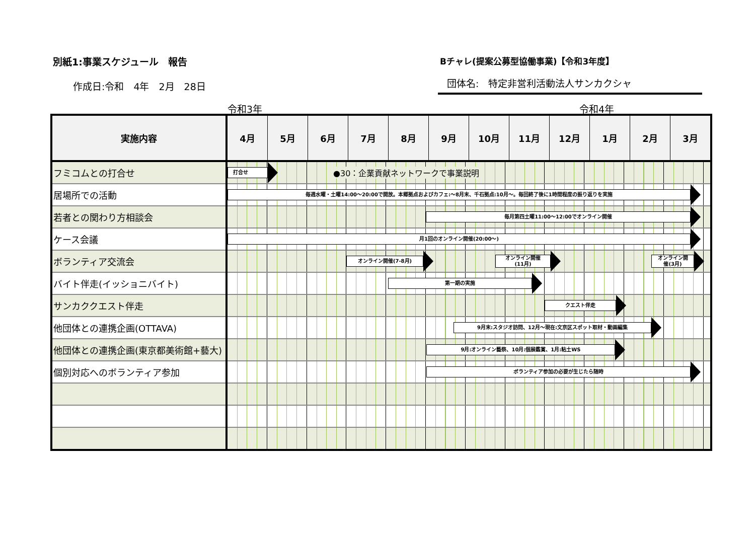別紙1:事業スケジュール　報告
作成日:令和　4年　2月　28日
Bチャレ(提案公募型協働事業)【令和3年度】
団体名:　特定非営利活動法人サンカクシャ
令和3年 令和4年
| 実施内容 | 4月 | 5月 | 6月 | 7月 | 8月 | 9月 | 10月 | 11月 | 12月 | 1月 | 2月 | 3月 |
| --- | --- | --- | --- | --- | --- | --- | --- | --- | --- | --- | --- | --- |
| フミコムとの打合せ | 打合せ ●30：企業貢献ネットワークで事業説明 | | | | | | | | | | | |
| 居場所での活動 | 毎週水曜・土曜14:00～20:00で開放。本郷拠点およびカフェ:～8月末、千石拠点:10月～。毎回終了後に1時間程度の振り返りを実施 | | | | | | | | | | | |
| 若者との関わり方相談会 | 毎月第四土曜11:00～12:00でオンライン開催 | | | | | | | | | | | |
| ケース会議 | 月1回のオンライン開催(20:00～) | | | | | | | | | | | |
| ボランティア交流会 | オンライン開催(7-8月) オンライン開催 (11月) オンライン開 催(3月) | | | | | | | | | | | |
| バイト伴走(イッショニバイト) | 第一期の実施 | | | | | | | | | | | |
| サンカククエスト伴走 | クエスト伴走 | | | | | | | | | | | |
| 他団体との連携企画(OTTAVA) | 9月末:スタジオ訪問、12月～現在:文京区スポット取材・動画編集 | | | | | | | | | | | |
| 他団体との連携企画(東京都美術館+藝大) | 9月:オンライン藝祭、10月:個展鑑賞、1月:粘土WS | | | | | | | | | | | |
| 個別対応へのボランティア参加 | ボランティア参加の必要が生じたら随時 | | | | | | | | | | | |